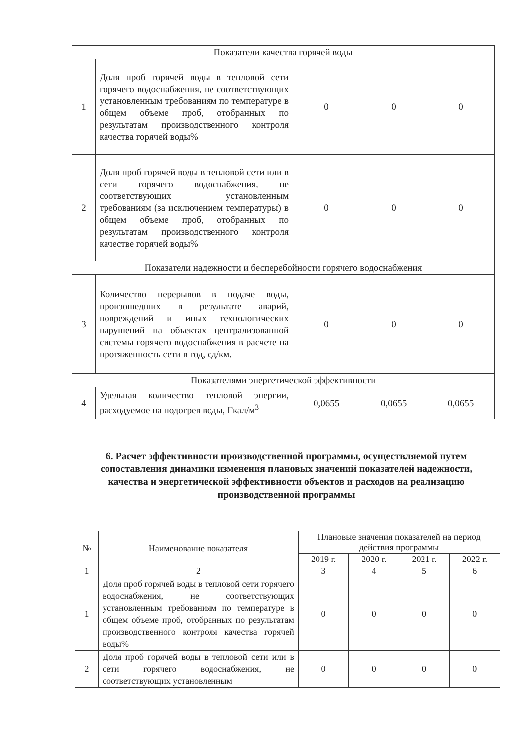| Показатели качества горячей воды | | | | |
| 1 | Доля проб горячей воды в тепловой сети горячего водоснабжения, не соответствующих установленным требованиям по температуре в общем объеме проб, отобранных по результатам производственного контроля качества горячей воды% | 0 | 0 | 0 |
| 2 | Доля проб горячей воды в тепловой сети или в сети горячего водоснабжения, не соответствующих установленным требованиям (за исключением температуры) в общем объеме проб, отобранных по результатам производственного контроля качестве горячей воды% | 0 | 0 | 0 |
| Показатели надежности и бесперебойности горячего водоснабжения | | | | |
| 3 | Количество перерывов в подаче воды, произошедших в результате аварий, повреждений и иных технологических нарушений на объектах централизованной системы горячего водоснабжения в расчете на протяженность сети в год, ед/км. | 0 | 0 | 0 |
| Показателями энергетической эффективности | | | | |
| 4 | Удельная количество тепловой энергии, расходуемое на подогрев воды, Гкал/м<sup>3</sup> | 0,0655 | 0,0655 | 0,0655 |
6. Расчет эффективности производственной программы, осуществляемой путем сопоставления динамики изменения плановых значений показателей надежности, качества и энергетической эффективности объектов и расходов на реализацию производственной программы
| № | Наименование показателя | Плановые значения показателей на период действия программы | | | |
| --- | --- | --- | --- | --- | --- |
| | | 2019 г. | 2020 г. | 2021 г. | 2022 г. |
| 1 | 2 | 3 | 4 | 5 | 6 |
| 1 | Доля проб горячей воды в тепловой сети горячего водоснабжения, не соответствующих установленным требованиям по температуре в общем объеме проб, отобранных по результатам производственного контроля качества горячей воды% | 0 | 0 | 0 | 0 |
| 2 | Доля проб горячей воды в тепловой сети или в сети горячего водоснабжения, не соответствующих установленным | 0 | 0 | 0 | 0 |